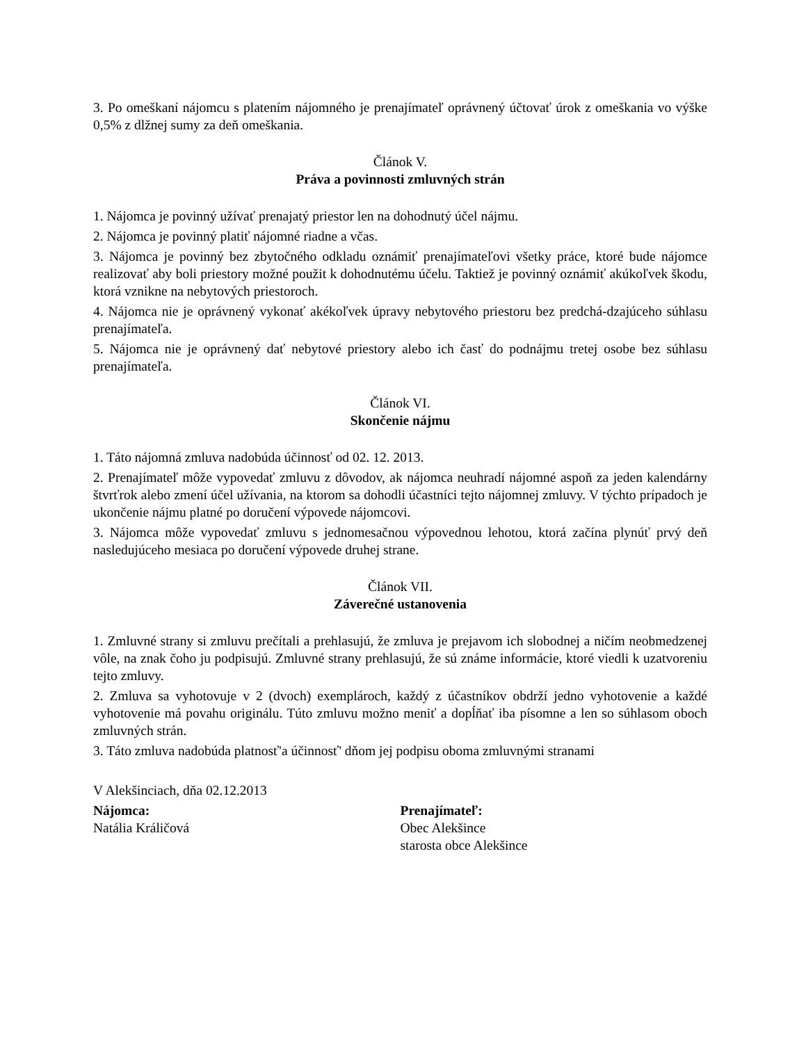3. Po omeškaní nájomcu s platením nájomného je prenajímateľ oprávnený účtovať úrok z omeškania vo výške 0,5% z dlžnej sumy za deň omeškania.
Článok V.
Práva a povinnosti zmluvných strán
1. Nájomca je povinný užívať prenajatý priestor len na dohodnutý účel nájmu.
2. Nájomca je povinný platiť nájomné riadne a včas.
3. Nájomca je povinný bez zbytočného odkladu oznámiť prenajímateľovi všetky práce, ktoré bude nájomce realizovať aby boli priestory možné použit k dohodnutému účelu. Taktiež je povinný oznámiť akúkoľvek škodu, ktorá vznikne na nebytových priestoroch.
4. Nájomca nie je oprávnený vykonať akékoľvek úpravy nebytového priestoru bez predchá-dzajúceho súhlasu prenajímateľa.
5. Nájomca nie je oprávnený dať nebytové priestory alebo ich časť do podnájmu tretej osobe bez súhlasu prenajímateľa.
Článok VI.
Skončenie nájmu
1. Táto nájomná zmluva nadobúda účinnosť od 02. 12. 2013.
2. Prenajímateľ môže vypovedať zmluvu z dôvodov, ak nájomca neuhradí nájomné aspoň za jeden kalendárny štvrťrok alebo zmení účel užívania, na ktorom sa dohodli účastníci tejto nájomnej zmluvy. V týchto prípadoch je ukončenie nájmu platné po doručení výpovede nájomcovi.
3. Nájomca môže vypovedať zmluvu s jednomesačnou výpovednou lehotou, ktorá začína plynúť prvý deň nasledujúceho mesiaca po doručení výpovede druhej strane.
Článok VII.
Záverečné ustanovenia
1. Zmluvné strany si zmluvu prečítali a prehlasujú, že zmluva je prejavom ich slobodnej a ničím neobmedzenej vôle, na znak čoho ju podpisujú. Zmluvné strany prehlasujú, že sú známe informácie, ktoré viedli k uzatvoreniu tejto zmluvy.
2. Zmluva sa vyhotovuje v 2 (dvoch) exemplároch, každý z účastníkov obdrží jedno vyhotovenie a každé vyhotovenie má povahu originálu. Túto zmluvu možno meniť a dopĺňať iba písomne a len so súhlasom oboch zmluvných strán.
3. Táto zmluva nadobúda platnosť'a účinnosť' dňom jej podpisu oboma zmluvnými stranami
V Alekšinciach, dňa 02.12.2013
Nájomca:
Natália Králičová
Prenajímateľ:
Obec Alekšince
starosta obce Alekšince